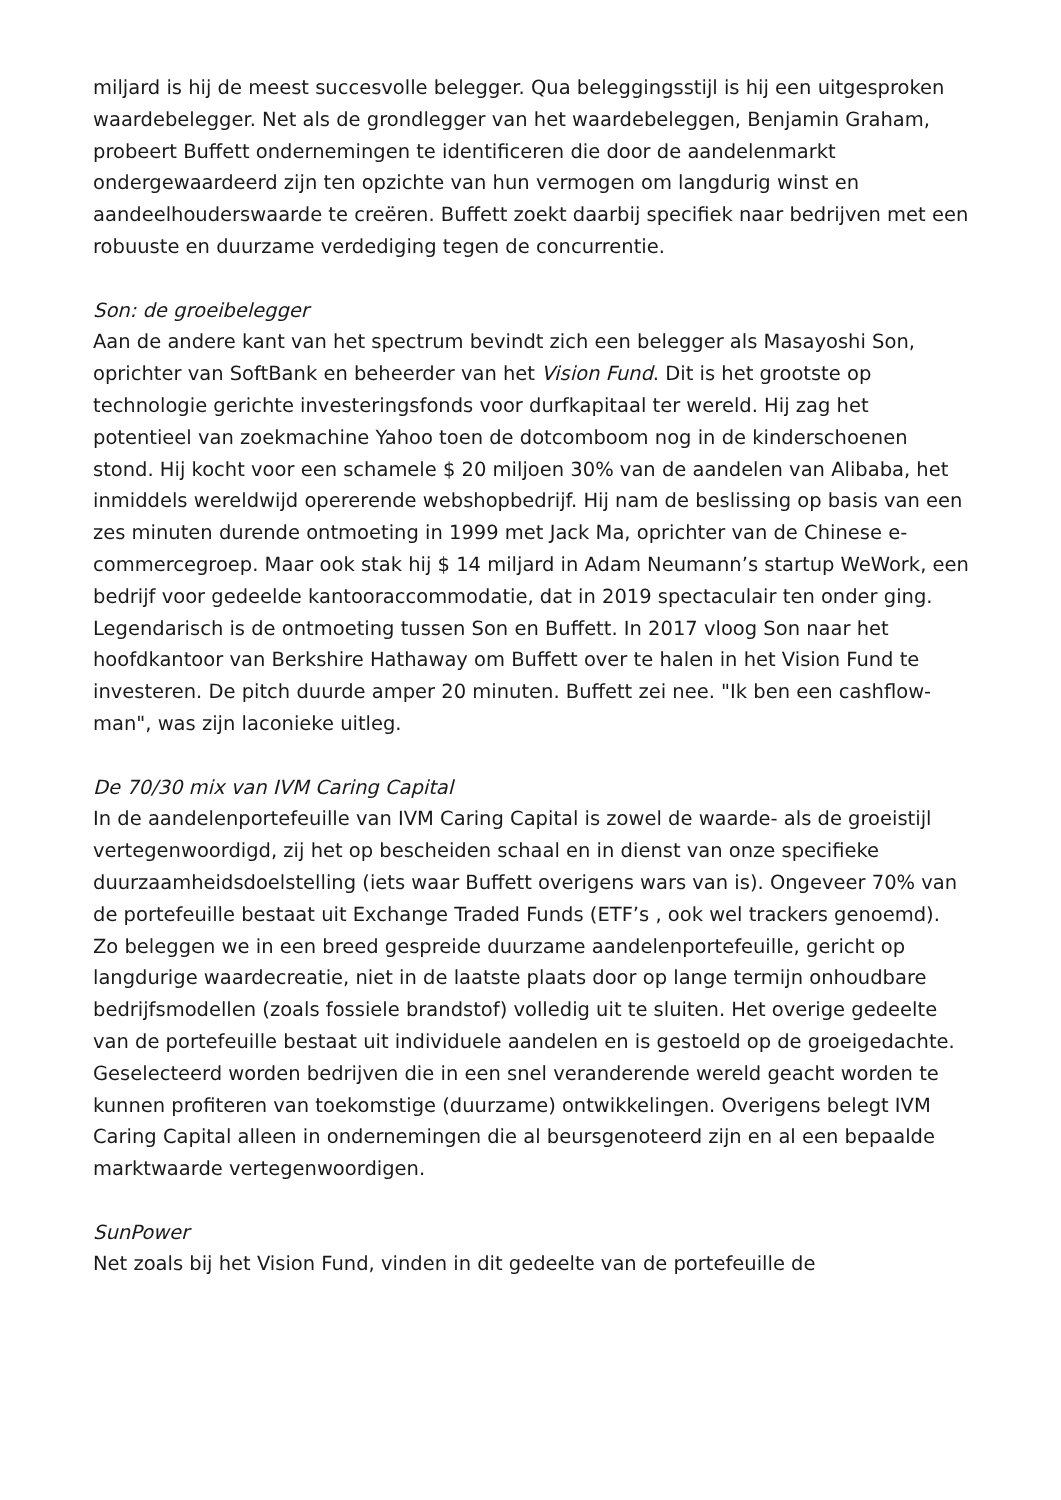miljard is hij de meest succesvolle belegger. Qua beleggingsstijl is hij een uitgesproken waardebelegger. Net als de grondlegger van het waardebeleggen, Benjamin Graham, probeert Buffett ondernemingen te identificeren die door de aandelenmarkt ondergewaardeerd zijn ten opzichte van hun vermogen om langdurig winst en aandeelhouderswaarde te creëren. Buffett zoekt daarbij specifiek naar bedrijven met een robuuste en duurzame verdediging tegen de concurrentie.
Son: de groeibelegger
Aan de andere kant van het spectrum bevindt zich een belegger als Masayoshi Son, oprichter van SoftBank en beheerder van het Vision Fund. Dit is het grootste op technologie gerichte investeringsfonds voor durfkapitaal ter wereld. Hij zag het potentieel van zoekmachine Yahoo toen de dotcomboom nog in de kinderschoenen stond. Hij kocht voor een schamele $ 20 miljoen 30% van de aandelen van Alibaba, het inmiddels wereldwijd opererende webshopbedrijf. Hij nam de beslissing op basis van een zes minuten durende ontmoeting in 1999 met Jack Ma, oprichter van de Chinese e-commercegroep. Maar ook stak hij $ 14 miljard in Adam Neumann’s startup WeWork, een bedrijf voor gedeelde kantooraccommodatie, dat in 2019 spectaculair ten onder ging. Legendarisch is de ontmoeting tussen Son en Buffett. In 2017 vloog Son naar het hoofdkantoor van Berkshire Hathaway om Buffett over te halen in het Vision Fund te investeren. De pitch duurde amper 20 minuten. Buffett zei nee. "Ik ben een cashflow-man", was zijn laconieke uitleg.
De 70/30 mix van IVM Caring Capital
In de aandelenportefeuille van IVM Caring Capital is zowel de waarde- als de groeistijl vertegenwoordigd, zij het op bescheiden schaal en in dienst van onze specifieke duurzaamheidsdoelstelling (iets waar Buffett overigens wars van is). Ongeveer 70% van de portefeuille bestaat uit Exchange Traded Funds (ETF’s , ook wel trackers genoemd). Zo beleggen we in een breed gespreide duurzame aandelenportefeuille, gericht op langdurige waardecreatie, niet in de laatste plaats door op lange termijn onhoudbare bedrijfsmodellen (zoals fossiele brandstof) volledig uit te sluiten. Het overige gedeelte van de portefeuille bestaat uit individuele aandelen en is gestoeld op de groeigedachte. Geselecteerd worden bedrijven die in een snel veranderende wereld geacht worden te kunnen profiteren van toekomstige (duurzame) ontwikkelingen. Overigens belegt IVM Caring Capital alleen in ondernemingen die al beursgenoteerd zijn en al een bepaalde marktwaarde vertegenwoordigen.
SunPower
Net zoals bij het Vision Fund, vinden in dit gedeelte van de portefeuille de